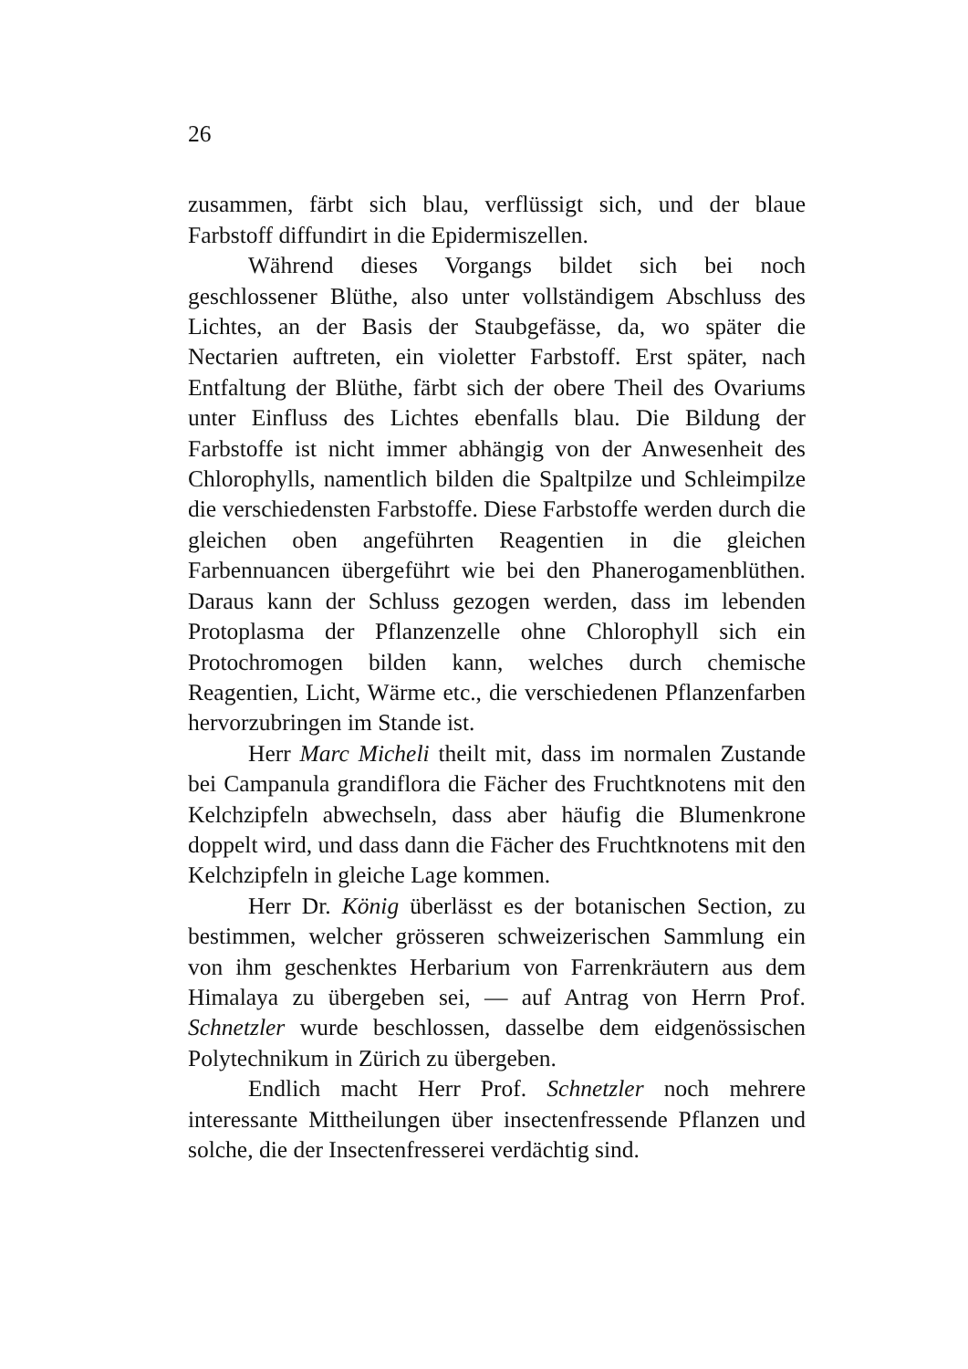26
zusammen, färbt sich blau, verflüssigt sich, und der blaue Farbstoff diffundirt in die Epidermiszellen.
Während dieses Vorgangs bildet sich bei noch geschlossener Blüthe, also unter vollständigem Abschluss des Lichtes, an der Basis der Staubgefässe, da, wo später die Nectarien auftreten, ein violetter Farbstoff. Erst später, nach Entfaltung der Blüthe, färbt sich der obere Theil des Ovariums unter Einfluss des Lichtes ebenfalls blau. Die Bildung der Farbstoffe ist nicht immer abhängig von der Anwesenheit des Chlorophylls, namentlich bilden die Spaltpilze und Schleimpilze die verschiedensten Farbstoffe. Diese Farbstoffe werden durch die gleichen oben angeführten Reagentien in die gleichen Farbennuancen übergeführt wie bei den Phanerogamenblüthen. Daraus kann der Schluss gezogen werden, dass im lebenden Protoplasma der Pflanzenzelle ohne Chlorophyll sich ein Protochromogen bilden kann, welches durch chemische Reagentien, Licht, Wärme etc., die verschiedenen Pflanzenfarben hervorzubringen im Stande ist.
Herr Marc Micheli theilt mit, dass im normalen Zustande bei Campanula grandiflora die Fächer des Fruchtknotens mit den Kelchzipfeln abwechseln, dass aber häufig die Blumenkrone doppelt wird, und dass dann die Fächer des Fruchtknotens mit den Kelchzipfeln in gleiche Lage kommen.
Herr Dr. König überlässt es der botanischen Section, zu bestimmen, welcher grösseren schweizerischen Sammlung ein von ihm geschenktes Herbarium von Farrenkräutern aus dem Himalaya zu übergeben sei, — auf Antrag von Herrn Prof. Schnetzler wurde beschlossen, dasselbe dem eidgenössischen Polytechnikum in Zürich zu übergeben.
Endlich macht Herr Prof. Schnetzler noch mehrere interessante Mittheilungen über insectenfressende Pflanzen und solche, die der Insectenfresserei verdächtig sind.